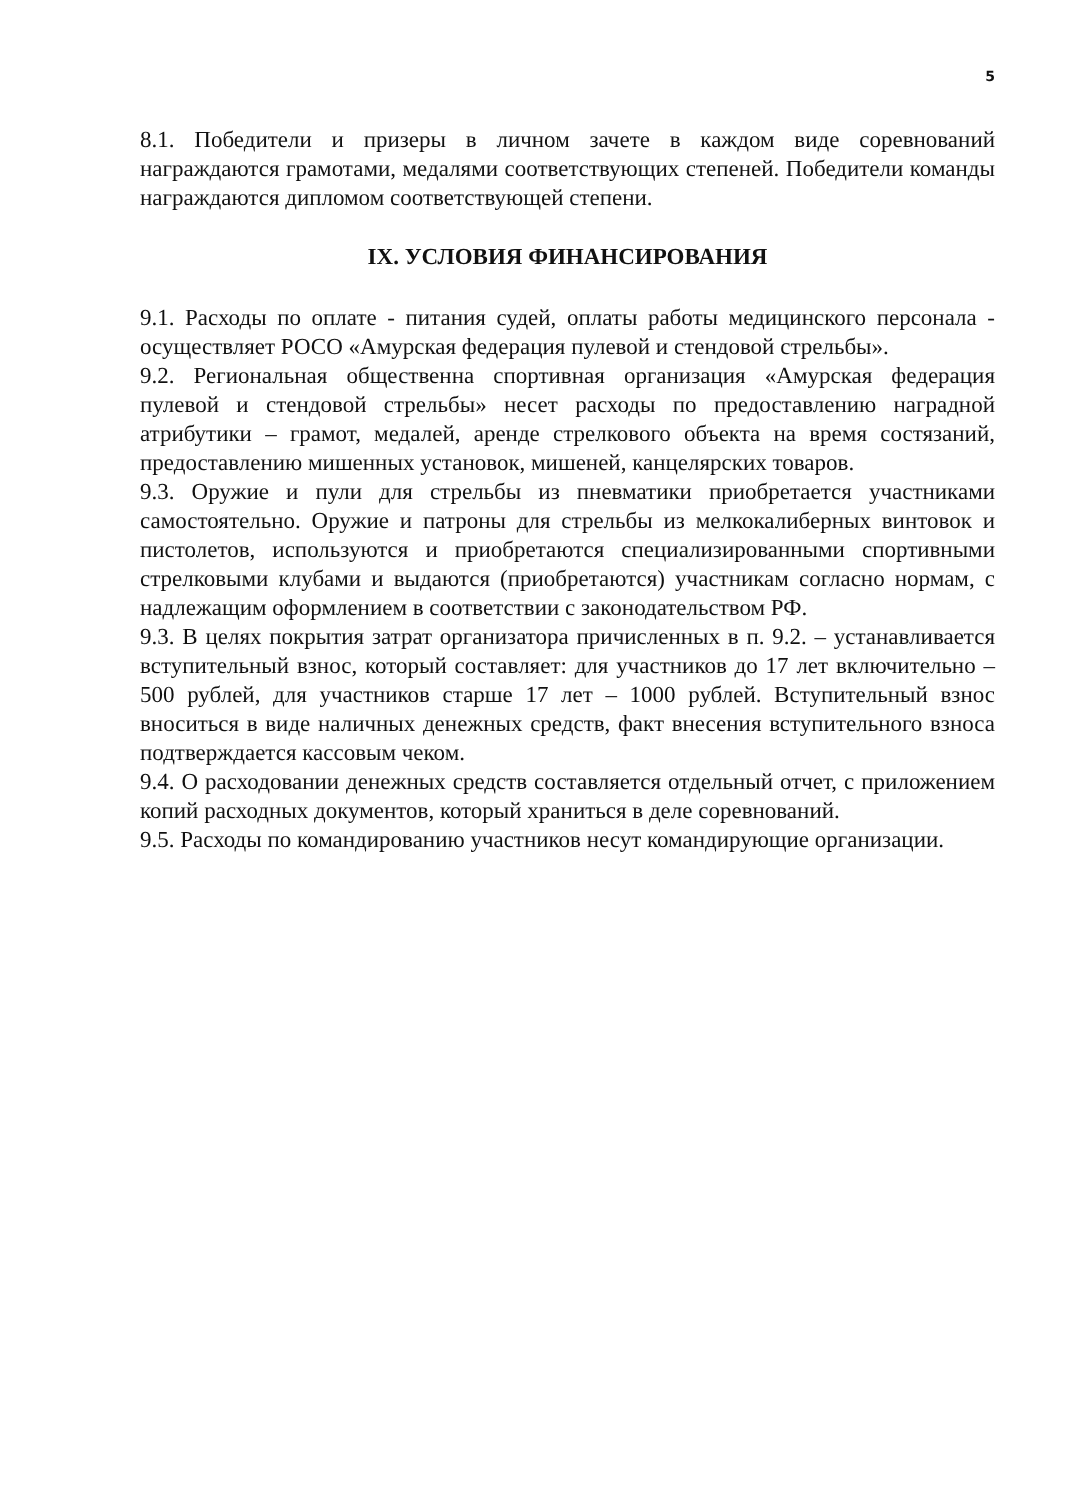5
8.1. Победители и призеры в личном зачете в каждом виде соревнований награждаются грамотами, медалями соответствующих степеней. Победители команды награждаются дипломом соответствующей степени.
IX. УСЛОВИЯ ФИНАНСИРОВАНИЯ
9.1. Расходы по оплате - питания судей, оплаты работы медицинского персонала - осуществляет РОСО «Амурская федерация пулевой и стендовой стрельбы».
9.2. Региональная общественна спортивная организация «Амурская федерация пулевой и стендовой стрельбы» несет расходы по предоставлению наградной атрибутики – грамот, медалей, аренде стрелкового объекта на время состязаний, предоставлению мишенных установок, мишеней, канцелярских товаров.
9.3. Оружие и пули для стрельбы из пневматики приобретается участниками самостоятельно. Оружие и патроны для стрельбы из мелкокалиберных винтовок и пистолетов, используются и приобретаются специализированными спортивными стрелковыми клубами и выдаются (приобретаются) участникам согласно нормам, с надлежащим оформлением в соответствии с законодательством РФ.
9.3. В целях покрытия затрат организатора причисленных в п. 9.2. – устанавливается вступительный взнос, который составляет: для участников до 17 лет включительно – 500 рублей, для участников старше 17 лет – 1000 рублей. Вступительный взнос вноситься в виде наличных денежных средств, факт внесения вступительного взноса подтверждается кассовым чеком.
9.4. О расходовании денежных средств составляется отдельный отчет, с приложением копий расходных документов, который храниться в деле соревнований.
9.5. Расходы по командированию участников несут командирующие организации.